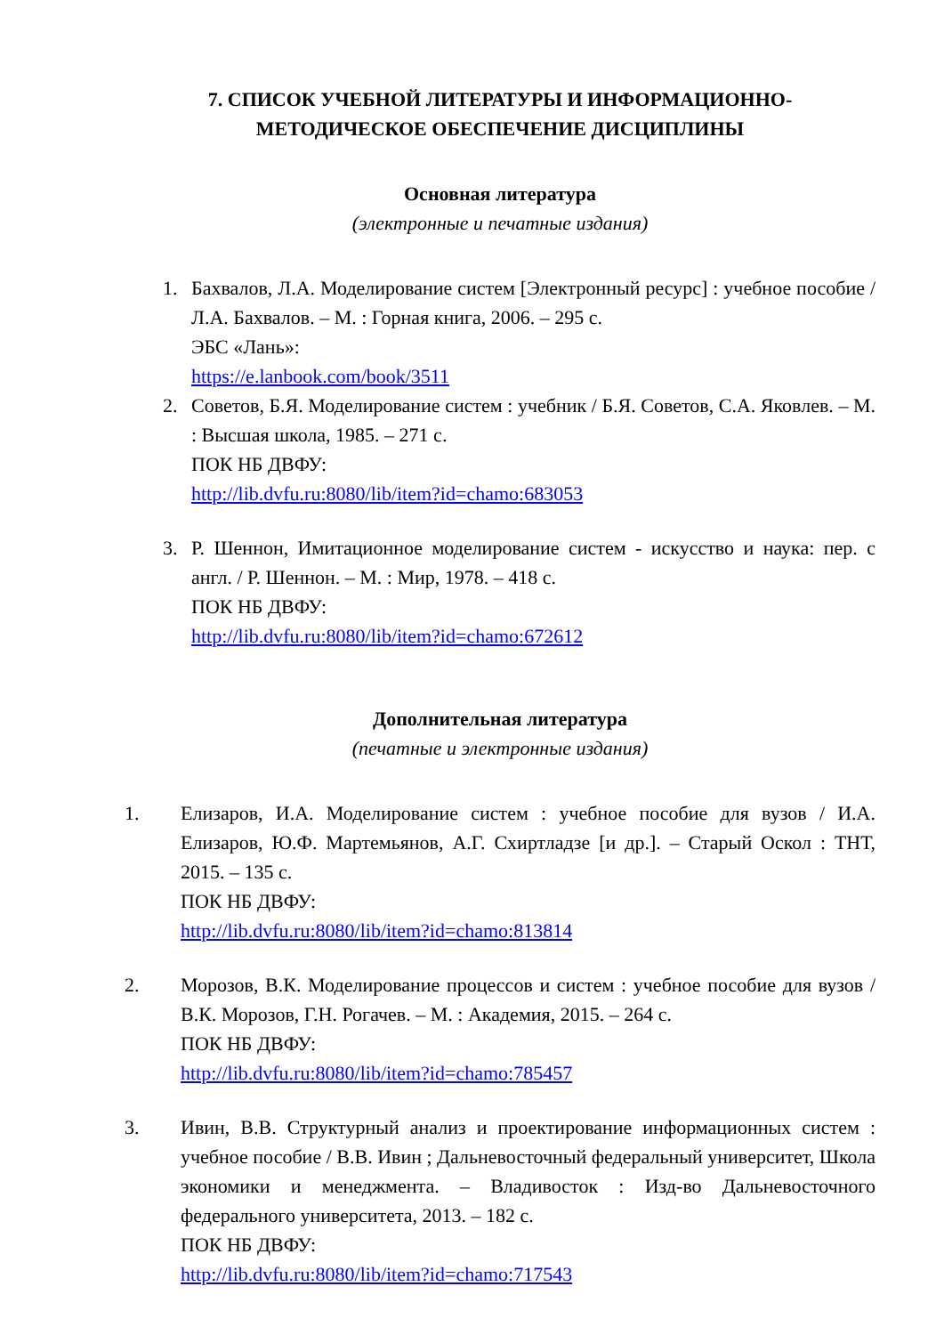7. СПИСОК УЧЕБНОЙ ЛИТЕРАТУРЫ И ИНФОРМАЦИОННО-
МЕТОДИЧЕСКОЕ ОБЕСПЕЧЕНИЕ ДИСЦИПЛИНЫ
Основная литература
(электронные и печатные издания)
1. Бахвалов, Л.А. Моделирование систем [Электронный ресурс] : учебное пособие / Л.А. Бахвалов. – М. : Горная книга, 2006. – 295 с.
ЭБС «Лань»:
https://e.lanbook.com/book/3511
2. Советов, Б.Я. Моделирование систем : учебник / Б.Я. Советов, С.А. Яковлев. – М. : Высшая школа, 1985. – 271 с.
ПОК НБ ДВФУ:
http://lib.dvfu.ru:8080/lib/item?id=chamo:683053
3. Р. Шеннон, Имитационное моделирование систем - искусство и наука: пер. с англ. / Р. Шеннон. – М. : Мир, 1978. – 418 с.
ПОК НБ ДВФУ:
http://lib.dvfu.ru:8080/lib/item?id=chamo:672612
Дополнительная литература
(печатные и электронные издания)
1. Елизаров, И.А. Моделирование систем : учебное пособие для вузов / И.А. Елизаров, Ю.Ф. Мартемьянов, А.Г. Схиртладзе [и др.]. – Старый Оскол : ТНТ, 2015. – 135 с.
ПОК НБ ДВФУ:
http://lib.dvfu.ru:8080/lib/item?id=chamo:813814
2. Морозов, В.К. Моделирование процессов и систем : учебное пособие для вузов / В.К. Морозов, Г.Н. Рогачев. – М. : Академия, 2015. – 264 с.
ПОК НБ ДВФУ:
http://lib.dvfu.ru:8080/lib/item?id=chamo:785457
3. Ивин, В.В. Структурный анализ и проектирование информационных систем : учебное пособие / В.В. Ивин ; Дальневосточный федеральный университет, Школа экономики и менеджмента. – Владивосток : Изд-во Дальневосточного федерального университета, 2013. – 182 с.
ПОК НБ ДВФУ:
http://lib.dvfu.ru:8080/lib/item?id=chamo:717543